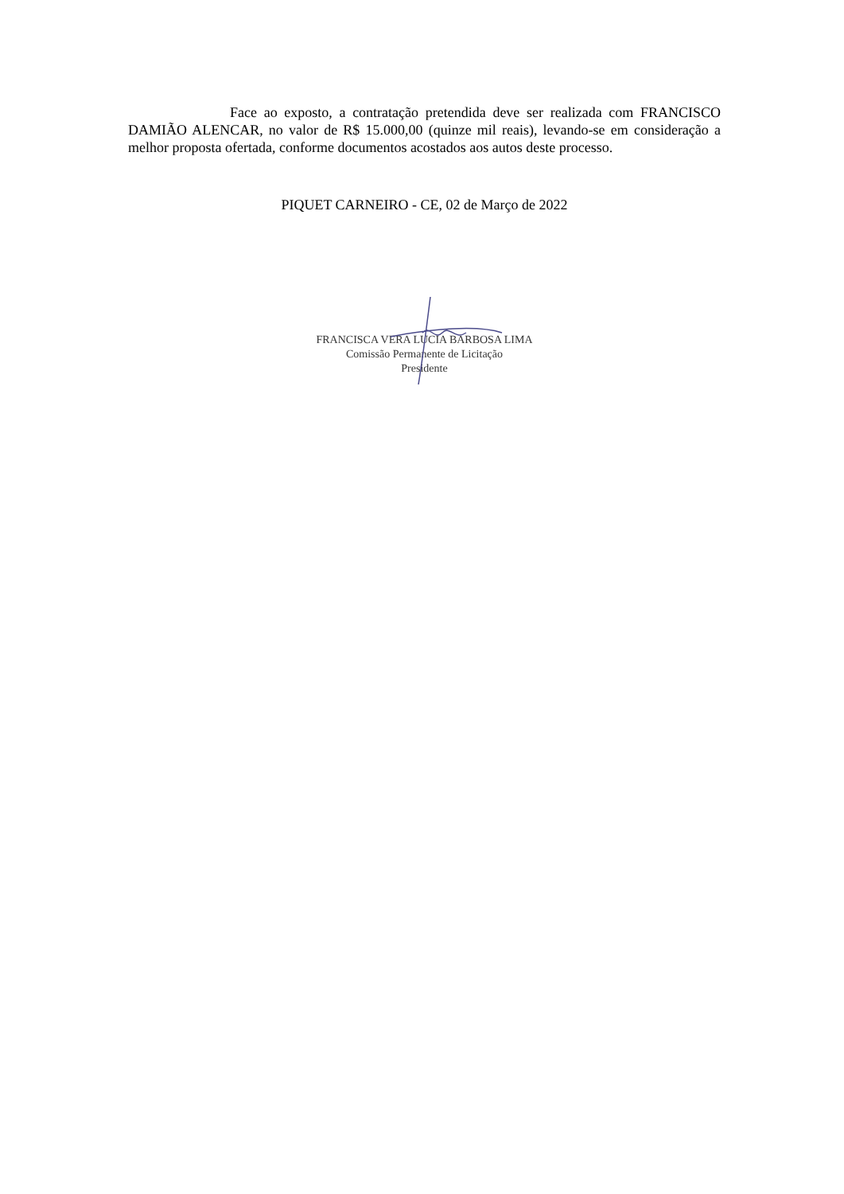Face ao exposto, a contratação pretendida deve ser realizada com FRANCISCO DAMIÃO ALENCAR, no valor de R$ 15.000,00 (quinze mil reais), levando-se em consideração a melhor proposta ofertada, conforme documentos acostados aos autos deste processo.
PIQUET CARNEIRO - CE, 02 de Março de 2022
FRANCISCA VERA LUCIA BARBOSA LIMA
Comissão Permanente de Licitação
Presidente